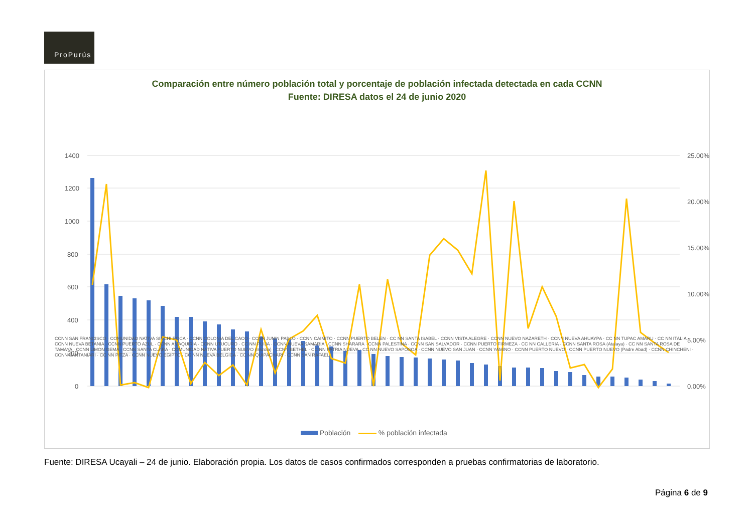ProPurús
Comparación entre número población total y porcentaje de población infectada detectada en cada CCNN
Fuente: DIRESA datos el 24 de junio 2020
1400
1200
1000
800
600
400
200
0
25.00%
20.00%
15.00%
10.00%
5.00%
0.00%
CCNN SAN FRANCISCO · COMUNIDAD NATIVA SINCHI ROCA · CCNN COLONIA DEL CACO · CCNN JUNIN PABLO · CCNN CAIMITO · CCNN PUERTO BELEN · CC NN SANTA ISABEL · CCNN VISTA ALEGRE · CCNN NUEVO NAZARETH · CCNN NUEVA AHUAYPA · CC NN TUPAC AMARU · CC NN ITALIA · CCNN NUEVA BETANIA · CCNN PUERTO AZUL · CCNN AMAQUIRIA · CCNN UTUCURO · CC NN PUIJA · CCNN NUEVA SAMARIA · CCNN SHARARA · CCNN PALESTINA · CCNN SAN SALVADOR · CCNN PUERTO FIRMEZA · CC NN CALLERIA · CCNN SANTA ROSA (Atalaya) · CC NN SANTA ROSA DE TAMAYA · CCNN LIMON GEMA · CCNN SANTA CLARA · COMUNIDAD NATIVA PUERTO NUEVO (Irazola) · CCNN BETHEL · CC NN PATRIA NUEVA · CC NN NUEVO SAPOSOA · CCNN NUEVO SAN JUAN · CCNN YAMINO · CCNN PUERTO NUEVO · CCNN PUERTO NUEVO (Padre Abad) · CCNN CHINCHENI · CCNN SANTANIARI · CC NN PITZA · CCNN NUEVO EGIPTO · CC NN NUEVA BELGICA · CC NN QUIPACHARI · CCNN SAN RAFAEL
Población % población infectada
Fuente: DIRESA Ucayali – 24 de junio. Elaboración propia. Los datos de casos confirmados corresponden a pruebas confirmatorias de laboratorio.
Página 6 de 9